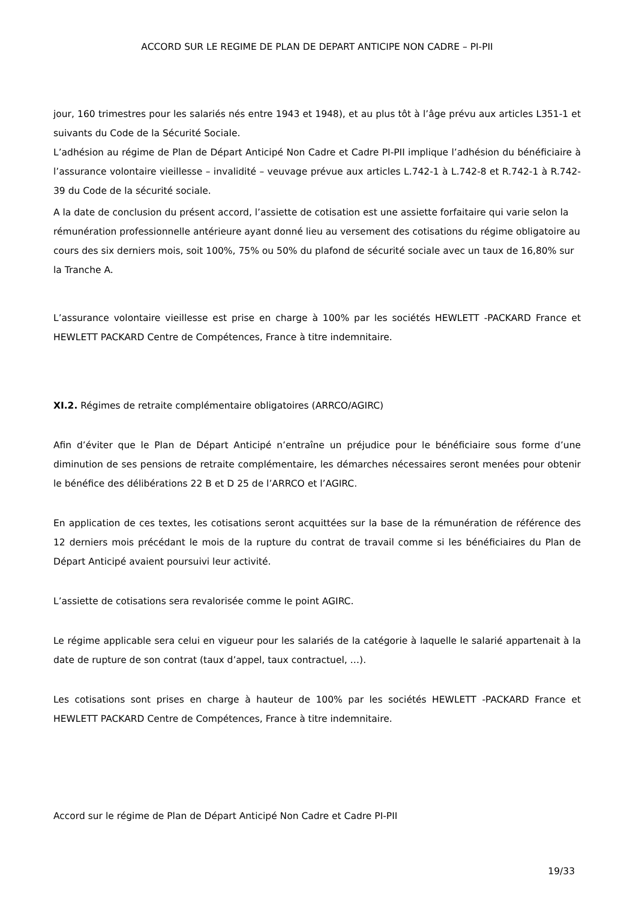ACCORD SUR LE REGIME DE PLAN DE DEPART ANTICIPE NON CADRE – PI-PII
jour, 160 trimestres pour les salariés nés entre 1943 et 1948), et au plus tôt à l’âge prévu aux articles L351-1 et suivants du Code de la Sécurité Sociale.
L’adhésion au régime de Plan de Départ Anticipé Non Cadre et Cadre PI-PII implique l’adhésion du bénéficiaire à l’assurance volontaire vieillesse – invalidité – veuvage prévue aux articles L.742-1 à L.742-8 et R.742-1 à R.742-39 du Code de la sécurité sociale.
A la date de conclusion du présent accord, l’assiette de cotisation est une assiette forfaitaire qui varie selon la rémunération professionnelle antérieure ayant donné lieu au versement des cotisations du régime obligatoire au cours des six derniers mois, soit 100%, 75% ou 50% du plafond de sécurité sociale avec un taux de 16,80% sur la Tranche A.
L’assurance volontaire vieillesse est prise en charge à 100% par les sociétés HEWLETT -PACKARD France et HEWLETT PACKARD Centre de Compétences, France à titre indemnitaire.
XI.2. Régimes de retraite complémentaire obligatoires (ARRCO/AGIRC)
Afin d’éviter que le Plan de Départ Anticipé n’entraîne un préjudice pour le bénéficiaire sous forme d’une diminution de ses pensions de retraite complémentaire, les démarches nécessaires seront menées pour obtenir le bénéfice des délibérations 22 B et D 25 de l’ARRCO et l’AGIRC.
En application de ces textes, les cotisations seront acquittées sur la base de la rémunération de référence des 12 derniers mois précédant le mois de la rupture du contrat de travail comme si les bénéficiaires du Plan de Départ Anticipé avaient poursuivi leur activité.
L’assiette de cotisations sera revalorisée comme le point AGIRC.
Le régime applicable sera celui en vigueur pour les salariés de la catégorie à laquelle le salarié appartenait à la date de rupture de son contrat (taux d’appel, taux contractuel, …).
Les cotisations sont prises en charge à hauteur de 100% par les sociétés HEWLETT -PACKARD France et HEWLETT PACKARD Centre de Compétences, France à titre indemnitaire.
Accord sur le régime de Plan de Départ Anticipé Non Cadre et Cadre PI-PII
19/33